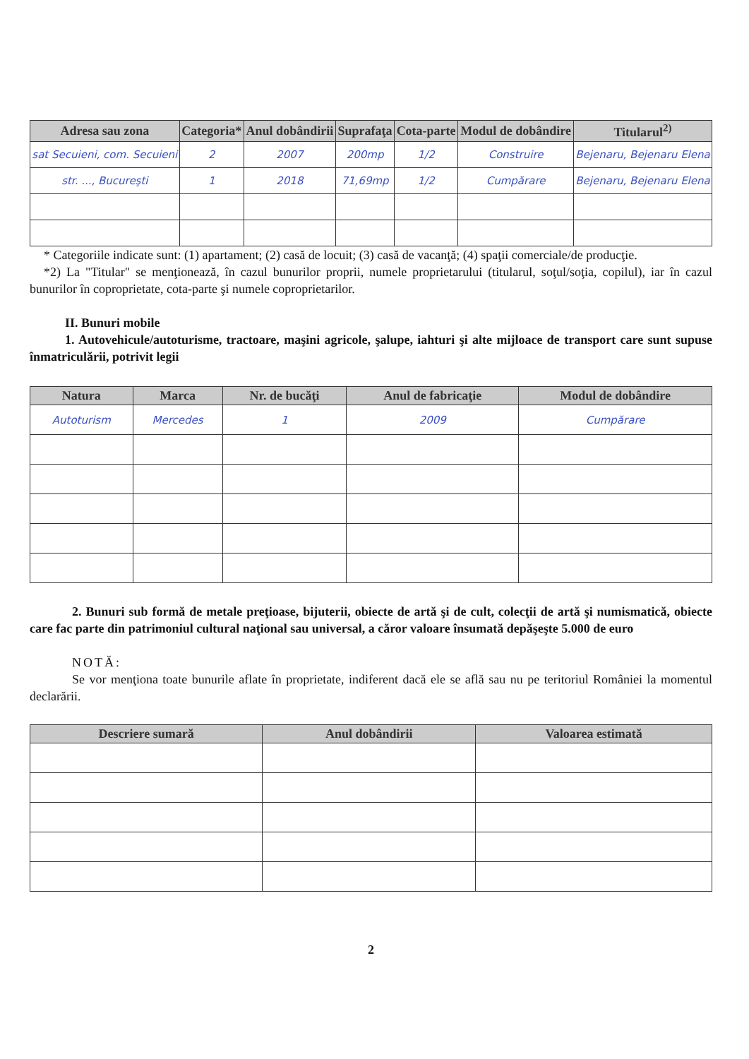| Adresa sau zona | Categoria* | Anul dobândirii | Suprafaţa | Cota-parte | Modul de dobândire | Titularul<sup>2)</sup> |
| --- | --- | --- | --- | --- | --- | --- |
| sat Secuieni, com. Secuieni | 2 | 2007 | 200mp | 1/2 | Construire | Bejenaru, Bejenaru Elena |
| str. ..., Bucureşti | 1 | 2018 | 71,69mp | 1/2 | Cumpărare | Bejenaru, Bejenaru Elena |
* Categoriile indicate sunt: (1) apartament; (2) casă de locuit; (3) casă de vacanţă; (4) spaţii comerciale/de producţie.
*2) La "Titular" se menţionează, în cazul bunurilor proprii, numele proprietarului (titularul, soţul/soţia, copilul), iar în cazul bunurilor în coproprietate, cota-parte şi numele coproprietarilor.
II. Bunuri mobile
1. Autovehicule/autoturisme, tractoare, maşini agricole, şalupe, iahturi şi alte mijloace de transport care sunt supuse înmatriculării, potrivit legii
| Natura | Marca | Nr. de bucăţi | Anul de fabricaţie | Modul de dobândire |
| --- | --- | --- | --- | --- |
| Autoturism | Mercedes | 1 | 2009 | Cumpărare |
2. Bunuri sub formă de metale preţioase, bijuterii, obiecte de artă şi de cult, colecţii de artă şi numismatică, obiecte care fac parte din patrimoniul cultural naţional sau universal, a căror valoare însumată depăşeşte 5.000 de euro
NOTĂ:
Se vor menţiona toate bunurile aflate în proprietate, indiferent dacă ele se află sau nu pe teritoriul României la momentul declarării.
| Descriere sumară | Anul dobândirii | Valoarea estimată |
| --- | --- | --- |
2